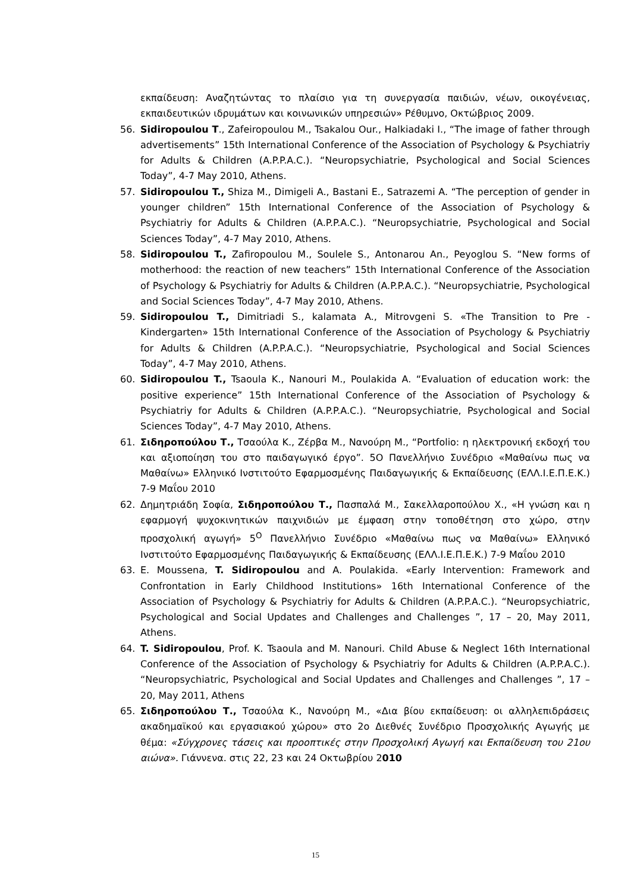εκπαίδευση: Αναζητώντας το πλαίσιο για τη συνεργασία παιδιών, νέων, οικογένειας, εκπαιδευτικών ιδρυμάτων και κοινωνικών υπηρεσιών» Ρέθυμνο, Οκτώβριος 2009.
56. Sidiropoulou T., Zafeiropoulou M., Tsakalou Our., Halkiadaki I., “The image of father through advertisements” 15th International Conference of the Association of Psychology & Psychiatriy for Adults & Children (A.P.P.A.C.). “Neuropsychiatrie, Psychological and Social Sciences Today”, 4-7 May 2010, Athens.
57. Sidiropoulou T., Shiza M., Dimigeli A., Bastani E., Satrazemi A. “The perception of gender in younger children” 15th International Conference of the Association of Psychology & Psychiatriy for Adults & Children (A.P.P.A.C.). “Neuropsychiatrie, Psychological and Social Sciences Today”, 4-7 May 2010, Athens.
58. Sidiropoulou T., Zafiropoulou M., Soulele S., Antonarou An., Peyoglou S. “New forms of motherhood: the reaction of new teachers” 15th International Conference of the Association of Psychology & Psychiatriy for Adults & Children (A.P.P.A.C.). “Neuropsychiatrie, Psychological and Social Sciences Today”, 4-7 May 2010, Athens.
59. Sidiropoulou T., Dimitriadi S., kalamata A., Mitrovgeni S. «The Transition to Pre - Kindergarten» 15th International Conference of the Association of Psychology & Psychiatriy for Adults & Children (A.P.P.A.C.). “Neuropsychiatrie, Psychological and Social Sciences Today”, 4-7 May 2010, Athens.
60. Sidiropoulou T., Tsaoula K., Nanouri M., Poulakida A. “Evaluation of education work: the positive experience” 15th International Conference of the Association of Psychology & Psychiatriy for Adults & Children (A.P.P.A.C.). “Neuropsychiatrie, Psychological and Social Sciences Today”, 4-7 May 2010, Athens.
61. Σιδηροπούλου Τ., Τσαούλα Κ., Ζέρβα Μ., Νανούρη Μ., “Portfolio: η ηλεκτρονική εκδοχή του και αξιοποίηση του στο παιδαγωγικό έργο”. 5Ο Πανελλήνιο Συνέδριο «Μαθαίνω πως να Μαθαίνω» Ελληνικό Ινστιτούτο Εφαρμοσμένης Παιδαγωγικής & Εκπαίδευσης (ΕΛΛ.Ι.Ε.Π.Ε.Κ.) 7-9 Μαΐου 2010
62. Δημητριάδη Σοφία, Σιδηροπούλου Τ., Πασπαλά Μ., Σακελλαροπούλου Χ., «Η γνώση και η εφαρμογή ψυχοκινητικών παιχνιδιών με έμφαση στην τοποθέτηση στο χώρο, στην προσχολική αγωγή» 5<sup>Ο</sup> Πανελλήνιο Συνέδριο «Μαθαίνω πως να Μαθαίνω» Ελληνικό Ινστιτούτο Εφαρμοσμένης Παιδαγωγικής & Εκπαίδευσης (ΕΛΛ.Ι.Ε.Π.Ε.Κ.) 7-9 Μαΐου 2010
63. E. Moussena, T. Sidiropoulou and A. Poulakida. «Early Intervention: Framework and Confrontation in Early Childhood Institutions» 16th International Conference of the Association of Psychology & Psychiatriy for Adults & Children (A.P.P.A.C.). “Neuropsychiatric, Psychological and Social Updates and Challenges and Challenges ”, 17 – 20, May 2011, Athens.
64. T. Sidiropoulou, Prof. K. Tsaoula and M. Nanouri. Child Abuse & Neglect 16th International Conference of the Association of Psychology & Psychiatriy for Adults & Children (A.P.P.A.C.). “Neuropsychiatric, Psychological and Social Updates and Challenges and Challenges ”, 17 – 20, May 2011, Athens
65. Σιδηροπούλου Τ., Τσαούλα Κ., Νανούρη Μ., «Δια βίου εκπαίδευση: οι αλληλεπιδράσεις ακαδημαϊκού και εργασιακού χώρου» στο 2ο Διεθνές Συνέδριο Προσχολικής Αγωγής με θέμα: «Σύγχρονες τάσεις και προοπτικές στην Προσχολική Αγωγή και Εκπαίδευση του 21ου αιώνα». Γιάννενα. στις 22, 23 και 24 Οκτωβρίου 2010
15